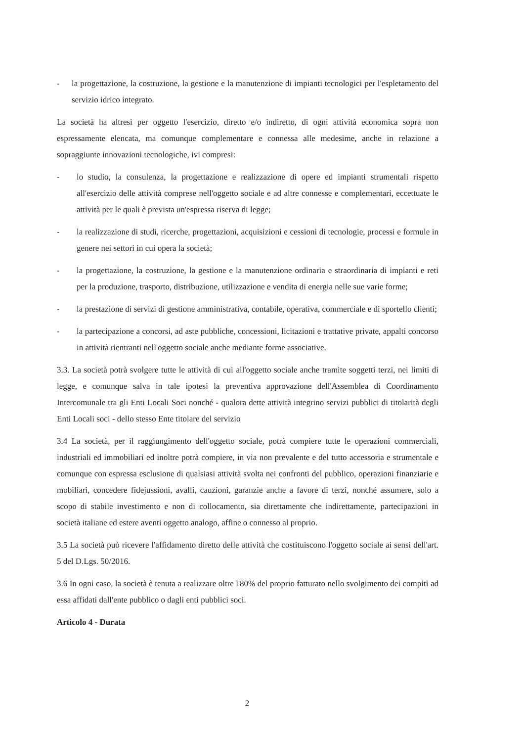- la progettazione, la costruzione, la gestione e la manutenzione di impianti tecnologici per l'espletamento del servizio idrico integrato.
La società ha altresì per oggetto l'esercizio, diretto e/o indiretto, di ogni attività economica sopra non espressamente elencata, ma comunque complementare e connessa alle medesime, anche in relazione a sopraggiunte innovazioni tecnologiche, ivi compresi:
- lo studio, la consulenza, la progettazione e realizzazione di opere ed impianti strumentali rispetto all'esercizio delle attività comprese nell'oggetto sociale e ad altre connesse e complementari, eccettuate le attività per le quali è prevista un'espressa riserva di legge;
- la realizzazione di studi, ricerche, progettazioni, acquisizioni e cessioni di tecnologie, processi e formule in genere nei settori in cui opera la società;
- la progettazione, la costruzione, la gestione e la manutenzione ordinaria e straordinaria di impianti e reti per la produzione, trasporto, distribuzione, utilizzazione e vendita di energia nelle sue varie forme;
- la prestazione di servizi di gestione amministrativa, contabile, operativa, commerciale e di sportello clienti;
- la partecipazione a concorsi, ad aste pubbliche, concessioni, licitazioni e trattative private, appalti concorso in attività rientranti nell'oggetto sociale anche mediante forme associative.
3.3. La società potrà svolgere tutte le attività di cui all'oggetto sociale anche tramite soggetti terzi, nei limiti di legge, e comunque salva in tale ipotesi la preventiva approvazione dell'Assemblea di Coordinamento Intercomunale tra gli Enti Locali Soci nonché - qualora dette attività integrino servizi pubblici di titolarità degli Enti Locali soci - dello stesso Ente titolare del servizio
3.4 La società, per il raggiungimento dell'oggetto sociale, potrà compiere tutte le operazioni commerciali, industriali ed immobiliari ed inoltre potrà compiere, in via non prevalente e del tutto accessoria e strumentale e comunque con espressa esclusione di qualsiasi attività svolta nei confronti del pubblico, operazioni finanziarie e mobiliari, concedere fidejussioni, avalli, cauzioni, garanzie anche a favore di terzi, nonché assumere, solo a scopo di stabile investimento e non di collocamento, sia direttamente che indirettamente, partecipazioni in società italiane ed estere aventi oggetto analogo, affine o connesso al proprio.
3.5 La società può ricevere l'affidamento diretto delle attività che costituiscono l'oggetto sociale ai sensi dell'art. 5 del D.Lgs. 50/2016.
3.6 In ogni caso, la società è tenuta a realizzare oltre l'80% del proprio fatturato nello svolgimento dei compiti ad essa affidati dall'ente pubblico o dagli enti pubblici soci.
Articolo 4 - Durata
2